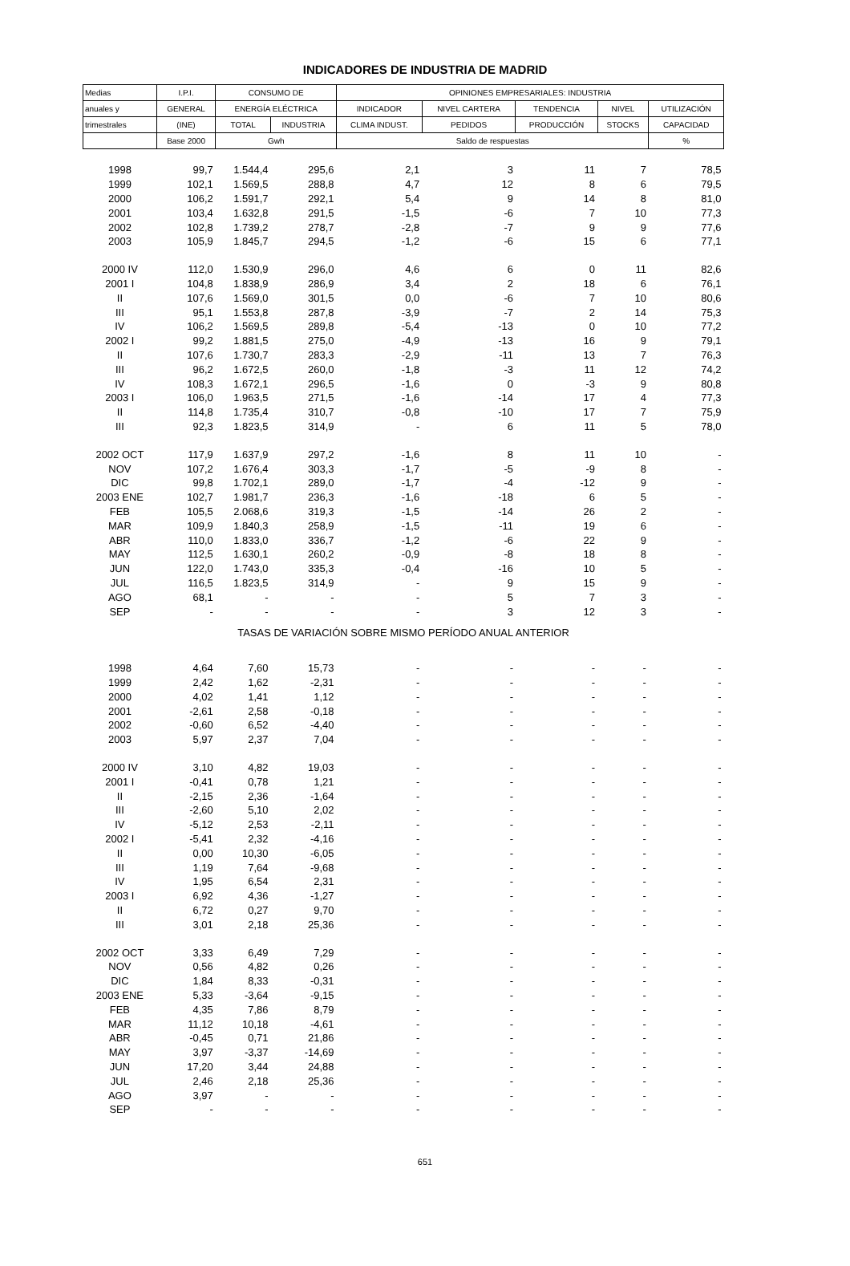INDICADORES DE INDUSTRIA DE MADRID
| Medias | I.P.I. | CONSUMO DE | | OPINIONES EMPRESARIALES: INDUSTRIA | | | | |
| --- | --- | --- | --- | --- | --- | --- | --- | --- |
| anuales y | GENERAL | ENERGÍA ELÉCTRICA | | INDICADOR | NIVEL CARTERA | TENDENCIA | NIVEL | UTILIZACIÓN |
| trimestrales | (INE) | TOTAL | INDUSTRIA | CLIMA INDUST. | PEDIDOS | PRODUCCIÓN | STOCKS | CAPACIDAD |
| | Base 2000 | Gwh | | Saldo de respuestas | | | | % |
| 1998 | 99,7 | 1.544,4 | 295,6 | 2,1 | 3 | 11 | 7 | 78,5 |
| 1999 | 102,1 | 1.569,5 | 288,8 | 4,7 | 12 | 8 | 6 | 79,5 |
| 2000 | 106,2 | 1.591,7 | 292,1 | 5,4 | 9 | 14 | 8 | 81,0 |
| 2001 | 103,4 | 1.632,8 | 291,5 | -1,5 | -6 | 7 | 10 | 77,3 |
| 2002 | 102,8 | 1.739,2 | 278,7 | -2,8 | -7 | 9 | 9 | 77,6 |
| 2003 | 105,9 | 1.845,7 | 294,5 | -1,2 | -6 | 15 | 6 | 77,1 |
| 2000 IV | 112,0 | 1.530,9 | 296,0 | 4,6 | 6 | 0 | 11 | 82,6 |
| 2001 I | 104,8 | 1.838,9 | 286,9 | 3,4 | 2 | 18 | 6 | 76,1 |
| II | 107,6 | 1.569,0 | 301,5 | 0,0 | -6 | 7 | 10 | 80,6 |
| III | 95,1 | 1.553,8 | 287,8 | -3,9 | -7 | 2 | 14 | 75,3 |
| IV | 106,2 | 1.569,5 | 289,8 | -5,4 | -13 | 0 | 10 | 77,2 |
| 2002 I | 99,2 | 1.881,5 | 275,0 | -4,9 | -13 | 16 | 9 | 79,1 |
| II | 107,6 | 1.730,7 | 283,3 | -2,9 | -11 | 13 | 7 | 76,3 |
| III | 96,2 | 1.672,5 | 260,0 | -1,8 | -3 | 11 | 12 | 74,2 |
| IV | 108,3 | 1.672,1 | 296,5 | -1,6 | 0 | -3 | 9 | 80,8 |
| 2003 I | 106,0 | 1.963,5 | 271,5 | -1,6 | -14 | 17 | 4 | 77,3 |
| II | 114,8 | 1.735,4 | 310,7 | -0,8 | -10 | 17 | 7 | 75,9 |
| III | 92,3 | 1.823,5 | 314,9 | - | 6 | 11 | 5 | 78,0 |
| 2002 OCT | 117,9 | 1.637,9 | 297,2 | -1,6 | 8 | 11 | 10 | - |
| NOV | 107,2 | 1.676,4 | 303,3 | -1,7 | -5 | -9 | 8 | - |
| DIC | 99,8 | 1.702,1 | 289,0 | -1,7 | -4 | -12 | 9 | - |
| 2003 ENE | 102,7 | 1.981,7 | 236,3 | -1,6 | -18 | 6 | 5 | - |
| FEB | 105,5 | 2.068,6 | 319,3 | -1,5 | -14 | 26 | 2 | - |
| MAR | 109,9 | 1.840,3 | 258,9 | -1,5 | -11 | 19 | 6 | - |
| ABR | 110,0 | 1.833,0 | 336,7 | -1,2 | -6 | 22 | 9 | - |
| MAY | 112,5 | 1.630,1 | 260,2 | -0,9 | -8 | 18 | 8 | - |
| JUN | 122,0 | 1.743,0 | 335,3 | -0,4 | -16 | 10 | 5 | - |
| JUL | 116,5 | 1.823,5 | 314,9 | - | 9 | 15 | 9 | - |
| AGO | 68,1 | - | - | - | 5 | 7 | 3 | - |
| SEP | - | - | - | - | 3 | 12 | 3 | - |
| TASAS DE VARIACIÓN SOBRE MISMO PERÍODO ANUAL ANTERIOR | | | | | | | | |
| 1998 | 4,64 | 7,60 | 15,73 | - | - | - | - | - |
| 1999 | 2,42 | 1,62 | -2,31 | - | - | - | - | - |
| 2000 | 4,02 | 1,41 | 1,12 | - | - | - | - | - |
| 2001 | -2,61 | 2,58 | -0,18 | - | - | - | - | - |
| 2002 | -0,60 | 6,52 | -4,40 | - | - | - | - | - |
| 2003 | 5,97 | 2,37 | 7,04 | - | - | - | - | - |
| 2000 IV | 3,10 | 4,82 | 19,03 | - | - | - | - | - |
| 2001 I | -0,41 | 0,78 | 1,21 | - | - | - | - | - |
| II | -2,15 | 2,36 | -1,64 | - | - | - | - | - |
| III | -2,60 | 5,10 | 2,02 | - | - | - | - | - |
| IV | -5,12 | 2,53 | -2,11 | - | - | - | - | - |
| 2002 I | -5,41 | 2,32 | -4,16 | - | - | - | - | - |
| II | 0,00 | 10,30 | -6,05 | - | - | - | - | - |
| III | 1,19 | 7,64 | -9,68 | - | - | - | - | - |
| IV | 1,95 | 6,54 | 2,31 | - | - | - | - | - |
| 2003 I | 6,92 | 4,36 | -1,27 | - | - | - | - | - |
| II | 6,72 | 0,27 | 9,70 | - | - | - | - | - |
| III | 3,01 | 2,18 | 25,36 | - | - | - | - | - |
| 2002 OCT | 3,33 | 6,49 | 7,29 | - | - | - | - | - |
| NOV | 0,56 | 4,82 | 0,26 | - | - | - | - | - |
| DIC | 1,84 | 8,33 | -0,31 | - | - | - | - | - |
| 2003 ENE | 5,33 | -3,64 | -9,15 | - | - | - | - | - |
| FEB | 4,35 | 7,86 | 8,79 | - | - | - | - | - |
| MAR | 11,12 | 10,18 | -4,61 | - | - | - | - | - |
| ABR | -0,45 | 0,71 | 21,86 | - | - | - | - | - |
| MAY | 3,97 | -3,37 | -14,69 | - | - | - | - | - |
| JUN | 17,20 | 3,44 | 24,88 | - | - | - | - | - |
| JUL | 2,46 | 2,18 | 25,36 | - | - | - | - | - |
| AGO | 3,97 | - | - | - | - | - | - | - |
| SEP | - | - | - | - | - | - | - | - |
651